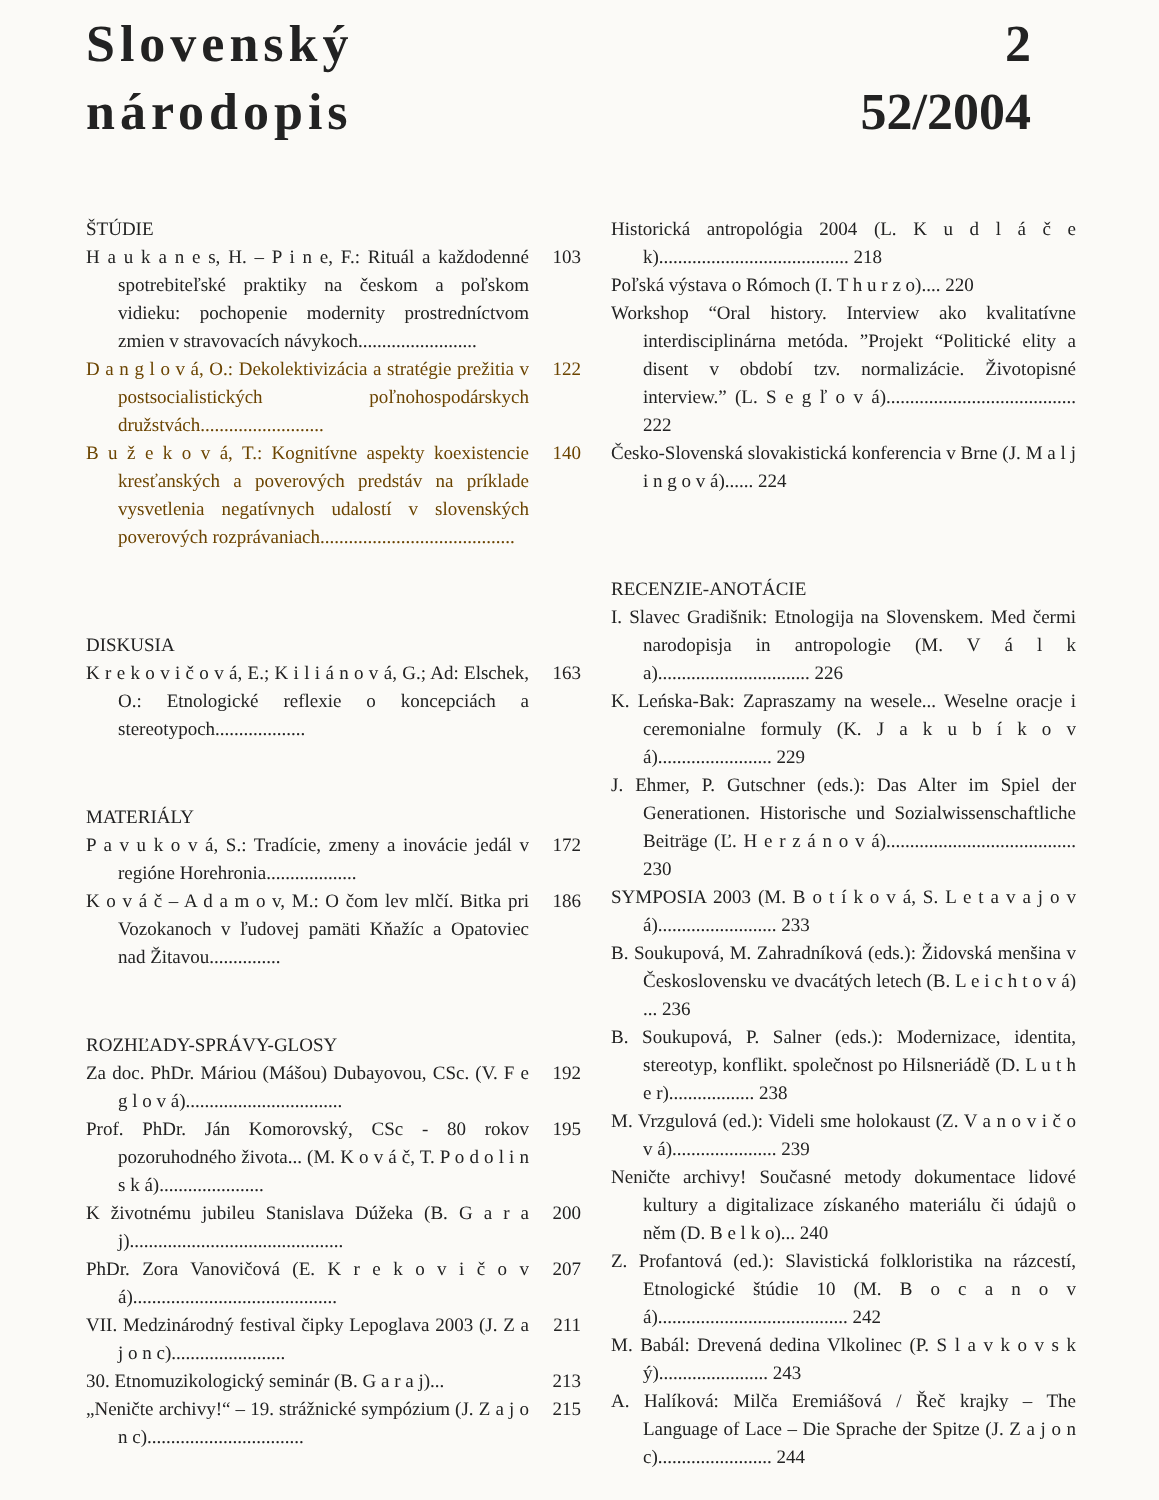Slovenský
národopis
2
52/2004
ŠTÚDIE
H a u k a n e s, H. – P i n e, F.: Rituál a každodenné spotrebiteľské praktiky na českom a poľskom vidieku: pochopenie modernity prostredníctvom zmien v stravovacích návykoch.........................
103
D a n g l o v á, O.: Dekolektivizácia a stratégie prežitia v postsocialistických poľnohospodárskych družstvách..........................
122
B u ž e k o v á, T.: Kognitívne aspekty koexistencie kresťanských a poverových predstáv na príklade vysvetlenia negatívnych udalostí v slovenských poverových rozprávaniach.........................................
140
DISKUSIA
K r e k o v i č o v á, E.; K i l i á n o v á, G.; Ad: Elschek, O.: Etnologické reflexie o koncepciách a stereotypoch...................
163
MATERIÁLY
P a v u k o v á, S.: Tradície, zmeny a inovácie jedál v regióne Horehronia...................
172
K o v á č – A d a m o v, M.: O čom lev mlčí. Bitka pri Vozokanoch v ľudovej pamäti Kňažíc a Opatoviec nad Žitavou...............
186
ROZHĽADY-SPRÁVY-GLOSY
Za doc. PhDr. Máriou (Mášou) Dubayovou, CSc. (V. F e g l o v á).................................
192
Prof. PhDr. Ján Komorovský, CSc - 80 rokov pozoruhodného života... (M. K o v á č, T. P o d o l i n s k á)......................
195
K životnému jubileu Stanislava Dúžeka (B. G a r a j).............................................
200
PhDr. Zora Vanovičová (E. K r e k o v i č o v á)...........................................
207
VII. Medzinárodný festival čipky Lepoglava 2003 (J. Z a j o n c)........................
211
30. Etnomuzikologický seminár (B. G a r a j)...
213
„Neničte archivy!“ – 19. strážnické sympózium (J. Z a j o n c).................................
215
Historická antropológia 2004 (L. K u d l á č e k)........................................ 218
Poľská výstava o Rómoch (I. T h u r z o).... 220
Workshop “Oral history. Interview ako kvalitatívne interdisciplinárna metóda. ”Projekt “Politické elity a disent v období tzv. normalizácie. Životopisné interview.” (L. S e g ľ o v á)........................................ 222
Česko-Slovenská slovakistická konferencia v Brne (J. M a l j i n g o v á)...... 224
RECENZIE-ANOTÁCIE
I. Slavec Gradišnik: Etnologija na Slovenskem. Med čermi narodopisja in antropologie (M. V á l k a)................................ 226
K. Leńska-Bak: Zapraszamy na wesele... Weselne oracje i ceremonialne formuly (K. J a k u b í k o v á)........................ 229
J. Ehmer, P. Gutschner (eds.): Das Alter im Spiel der Generationen. Historische und Sozialwissenschaftliche Beiträge (Ľ. H e r z á n o v á)........................................ 230
SYMPOSIA 2003 (M. B o t í k o v á, S. L e t a v a j o v á)......................... 233
B. Soukupová, M. Zahradníková (eds.): Židovská menšina v Československu ve dvacátých letech (B. L e i c h t o v á) ... 236
B. Soukupová, P. Salner (eds.): Modernizace, identita, stereotyp, konflikt. společnost po Hilsneriádě (D. L u t h e r).................. 238
M. Vrzgulová (ed.): Videli sme holokaust (Z. V a n o v i č o v á)...................... 239
Neničte archivy! Současné metody dokumentace lidové kultury a digitalizace získaného materiálu či údajů o něm (D. B e l k o)... 240
Z. Profantová (ed.): Slavistická folkloristika na rázcestí, Etnologické štúdie 10 (M. B o c a n o v á)........................................ 242
M. Babál: Drevená dedina Vlkolinec (P. S l a v k o v s k ý)....................... 243
A. Halíková: Milča Eremiášová / Řeč krajky – The Language of Lace – Die Sprache der Spitze (J. Z a j o n c)........................ 244